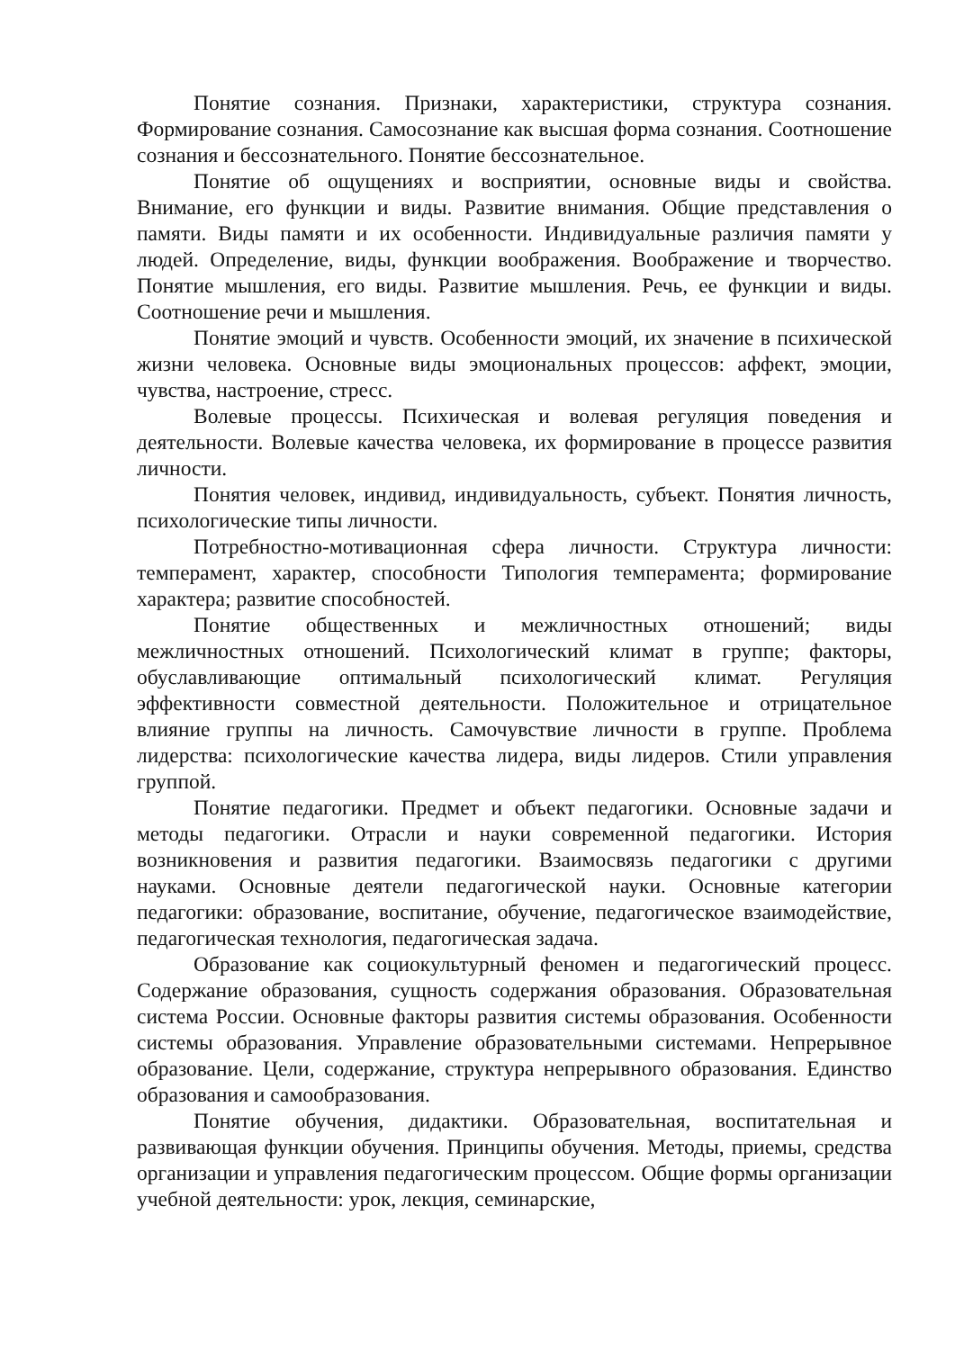Понятие сознания. Признаки, характеристики, структура сознания. Формирование сознания. Самосознание как высшая форма сознания. Соотношение сознания и бессознательного. Понятие бессознательное.
Понятие об ощущениях и восприятии, основные виды и свойства. Внимание, его функции и виды. Развитие внимания. Общие представления о памяти. Виды памяти и их особенности. Индивидуальные различия памяти у людей. Определение, виды, функции воображения. Воображение и творчество. Понятие мышления, его виды. Развитие мышления. Речь, ее функции и виды. Соотношение речи и мышления.
Понятие эмоций и чувств. Особенности эмоций, их значение в психической жизни человека. Основные виды эмоциональных процессов: аффект, эмоции, чувства, настроение, стресс.
Волевые процессы. Психическая и волевая регуляция поведения и деятельности. Волевые качества человека, их формирование в процессе развития личности.
Понятия человек, индивид, индивидуальность, субъект. Понятия личность, психологические типы личности.
Потребностно-мотивационная сфера личности. Структура личности: темперамент, характер, способности Типология темперамента; формирование характера; развитие способностей.
Понятие общественных и межличностных отношений; виды межличностных отношений. Психологический климат в группе; факторы, обуславливающие оптимальный психологический климат. Регуляция эффективности совместной деятельности. Положительное и отрицательное влияние группы на личность. Самочувствие личности в группе. Проблема лидерства: психологические качества лидера, виды лидеров. Стили управления группой.
Понятие педагогики. Предмет и объект педагогики. Основные задачи и методы педагогики. Отрасли и науки современной педагогики. История возникновения и развития педагогики. Взаимосвязь педагогики с другими науками. Основные деятели педагогической науки. Основные категории педагогики: образование, воспитание, обучение, педагогическое взаимодействие, педагогическая технология, педагогическая задача.
Образование как социокультурный феномен и педагогический процесс. Содержание образования, сущность содержания образования. Образовательная система России. Основные факторы развития системы образования. Особенности системы образования. Управление образовательными системами. Непрерывное образование. Цели, содержание, структура непрерывного образования. Единство образования и самообразования.
Понятие обучения, дидактики. Образовательная, воспитательная и развивающая функции обучения. Принципы обучения. Методы, приемы, средства организации и управления педагогическим процессом. Общие формы организации учебной деятельности: урок, лекция, семинарские,